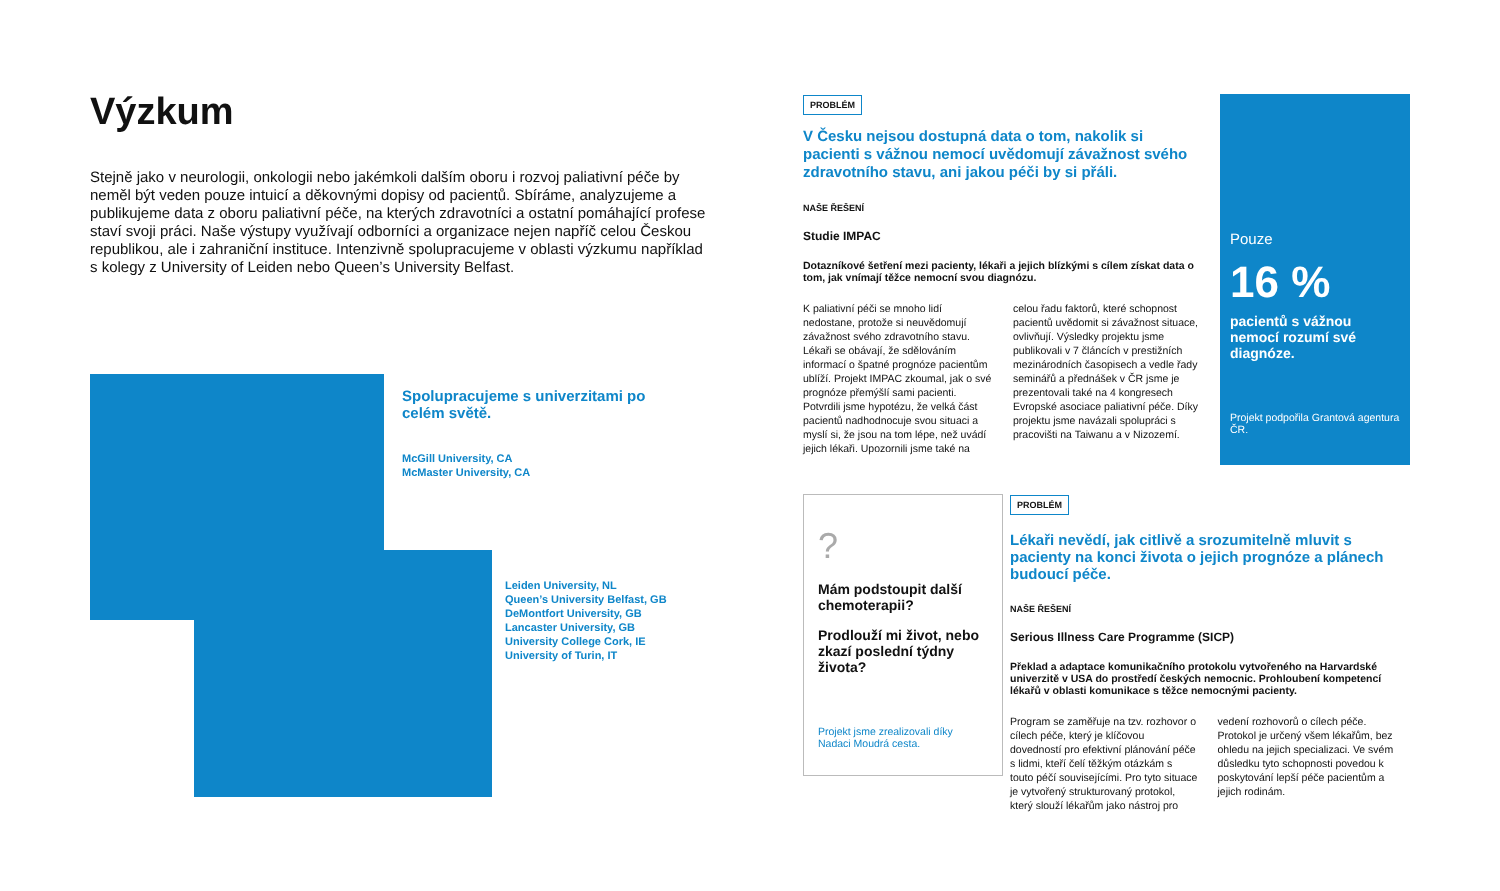Výzkum
Stejně jako v neurologii, onkologii nebo jakémkoli dalším oboru i rozvoj paliativní péče by neměl být veden pouze intuicí a děkovnými dopisy od pacientů. Sbíráme, analyzujeme a publikujeme data z oboru paliativní péče, na kterých zdravotníci a ostatní pomáhající profese staví svoji práci. Naše výstupy využívají odborníci a organizace nejen napříč celou Českou republikou, ale i zahraniční instituce. Intenzivně spolupracujeme v oblasti výzkumu například s kolegy z University of Leiden nebo Queen’s University Belfast.
Spolupracujeme s univerzitami po celém světě.
McGill University, CA
McMaster University, CA
Leiden University, NL
Queen’s University Belfast, GB
DeMontfort University, GB
Lancaster University, GB
University College Cork, IE
University of Turin, IT
PROBLÉM
V Česku nejsou dostupná data o tom, nakolik si pacienti s vážnou nemocí uvědomují závažnost svého zdravotního stavu, ani jakou péči by si přáli.
NAŠE ŘEŠENÍ
Studie IMPAC
Dotazníkové šetření mezi pacienty, lékaři a jejich blízkými s cílem získat data o tom, jak vnímají těžce nemocní svou diagnózu.
K paliativní péči se mnoho lidí nedostane, protože si neuvědomují závažnost svého zdravotního stavu. Lékaři se obávají, že sdělováním informací o špatné prognóze pacientům ublíží. Projekt IMPAC zkoumal, jak o své prognóze přemýšlí sami pacienti. Potvrdili jsme hypotézu, že velká část pacientů nadhodnocuje svou situaci a myslí si, že jsou na tom lépe, než uvádí jejich lékaři. Upozornili jsme také na celou řadu faktorů, které schopnost pacientů uvědomit si závažnost situace, ovlivňují. Výsledky projektu jsme publikovali v 7 článcích v prestižních mezinárodních časopisech a vedle řady seminářů a přednášek v ČR jsme je prezentovali také na 4 kongresech Evropské asociace paliativní péče. Díky projektu jsme navázali spolupráci s pracovišti na Taiwanu a v Nizozemí.
Pouze
16 %
pacientů s vážnou nemocí rozumí své diagnóze.
Projekt podpořila Grantová agentura ČR.
?
Mám podstoupit další chemoterapii?
Prodlouží mi život, nebo zkazí poslední týdny života?
Projekt jsme zrealizovali díky Nadaci Moudrá cesta.
PROBLÉM
Lékaři nevědí, jak citlivě a srozumitelně mluvit s pacienty na konci života o jejich prognóze a plánech budoucí péče.
NAŠE ŘEŠENÍ
Serious Illness Care Programme (SICP)
Překlad a adaptace komunikačního protokolu vytvořeného na Harvardské univerzitě v USA do prostředí českých nemocnic. Prohloubení kompetencí lékařů v oblasti komunikace s těžce nemocnými pacienty.
Program se zaměřuje na tzv. rozhovor o cílech péče, který je klíčovou dovedností pro efektivní plánování péče s lidmi, kteří čelí těžkým otázkám s touto péčí souvisejícími. Pro tyto situace je vytvořený strukturovaný protokol, který slouží lékařům jako nástroj pro vedení rozhovorů o cílech péče. Protokol je určený všem lékařům, bez ohledu na jejich specializaci. Ve svém důsledku tyto schopnosti povedou k poskytování lepší péče pacientům a jejich rodinám.